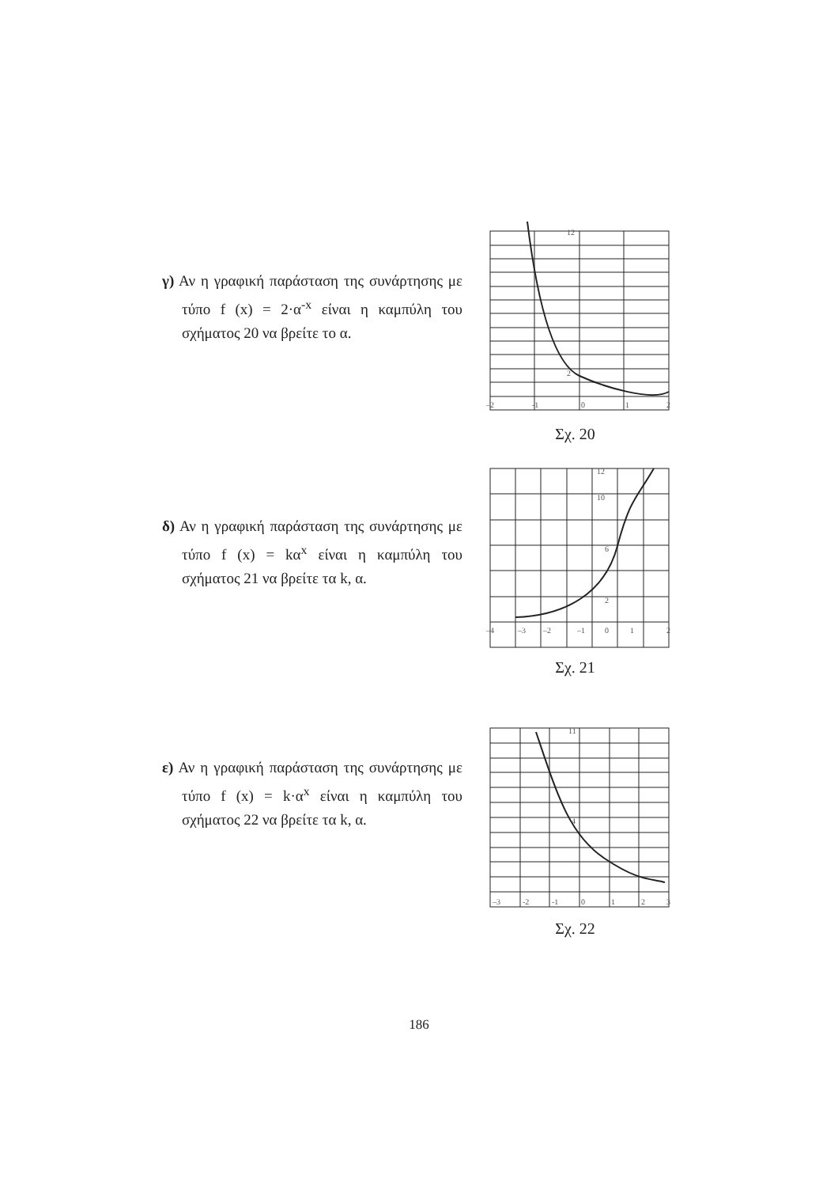γ) Αν η γραφική παράσταση της συνάρτησης με τύπο f (x) = 2·α<sup>-x</sup> είναι η καμπύλη του σχήματος 20 να βρείτε το α.
–2
-1
0
1
2
12
2
Σχ. 20
δ) Αν η γραφική παράσταση της συνάρτησης με τύπο f (x) = kα<sup>x</sup> είναι η καμπύλη του σχήματος 21 να βρείτε τα k, α.
–4
–3
–2
–1
0
1
2
12
10
6
2
Σχ. 21
ε) Αν η γραφική παράσταση της συνάρτησης με τύπο f (x) = k·α<sup>x</sup> είναι η καμπύλη του σχήματος 22 να βρείτε τα k, α.
–3
-2
-1
0
1
2
3
11
4
Σχ. 22
186